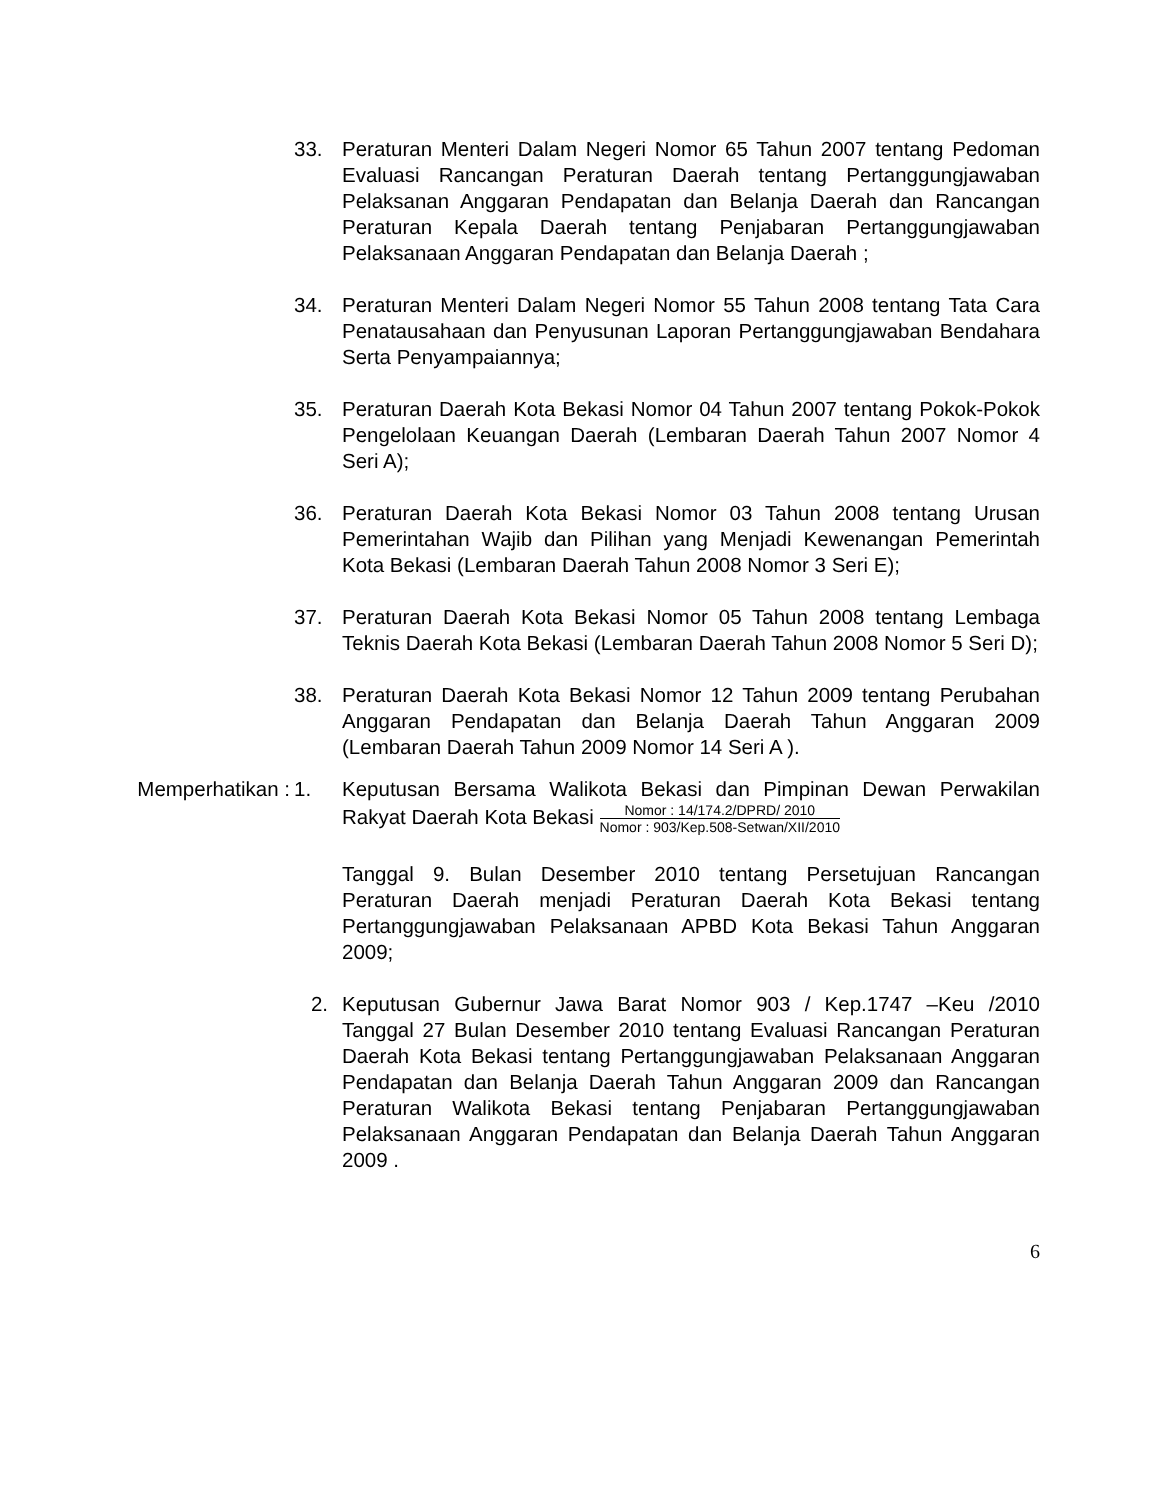33. Peraturan Menteri Dalam Negeri Nomor 65 Tahun 2007 tentang Pedoman Evaluasi Rancangan Peraturan Daerah tentang Pertanggungjawaban Pelaksanan Anggaran Pendapatan dan Belanja Daerah dan Rancangan Peraturan Kepala Daerah tentang Penjabaran Pertanggungjawaban Pelaksanaan Anggaran Pendapatan dan Belanja Daerah ;
34. Peraturan Menteri Dalam Negeri Nomor 55 Tahun 2008 tentang Tata Cara Penatausahaan dan Penyusunan Laporan Pertanggungjawaban Bendahara Serta Penyampaiannya;
35. Peraturan Daerah Kota Bekasi Nomor 04 Tahun 2007 tentang Pokok-Pokok Pengelolaan Keuangan Daerah (Lembaran Daerah Tahun 2007 Nomor 4 Seri A);
36. Peraturan Daerah Kota Bekasi Nomor 03 Tahun 2008 tentang Urusan Pemerintahan Wajib dan Pilihan yang Menjadi Kewenangan Pemerintah Kota Bekasi (Lembaran Daerah Tahun 2008 Nomor 3 Seri E);
37. Peraturan Daerah Kota Bekasi Nomor 05 Tahun 2008 tentang Lembaga Teknis Daerah Kota Bekasi (Lembaran Daerah Tahun 2008 Nomor 5 Seri D);
38. Peraturan Daerah Kota Bekasi Nomor 12 Tahun 2009 tentang Perubahan Anggaran Pendapatan dan Belanja Daerah Tahun Anggaran 2009 (Lembaran Daerah Tahun 2009 Nomor 14 Seri A ).
Memperhatikan : 1. Keputusan Bersama Walikota Bekasi dan Pimpinan Dewan Perwakilan Rakyat Daerah Kota Bekasi Nomor : 14/174.2/DPRD/ 2010 Nomor : 903/Kep.508-Setwan/XII/2010
Tanggal 9. Bulan Desember 2010 tentang Persetujuan Rancangan Peraturan Daerah menjadi Peraturan Daerah Kota Bekasi tentang Pertanggungjawaban Pelaksanaan APBD Kota Bekasi Tahun Anggaran 2009;
2. Keputusan Gubernur Jawa Barat Nomor 903 / Kep.1747 –Keu /2010 Tanggal 27 Bulan Desember 2010 tentang Evaluasi Rancangan Peraturan Daerah Kota Bekasi tentang Pertanggungjawaban Pelaksanaan Anggaran Pendapatan dan Belanja Daerah Tahun Anggaran 2009 dan Rancangan Peraturan Walikota Bekasi tentang Penjabaran Pertanggungjawaban Pelaksanaan Anggaran Pendapatan dan Belanja Daerah Tahun Anggaran 2009 .
6